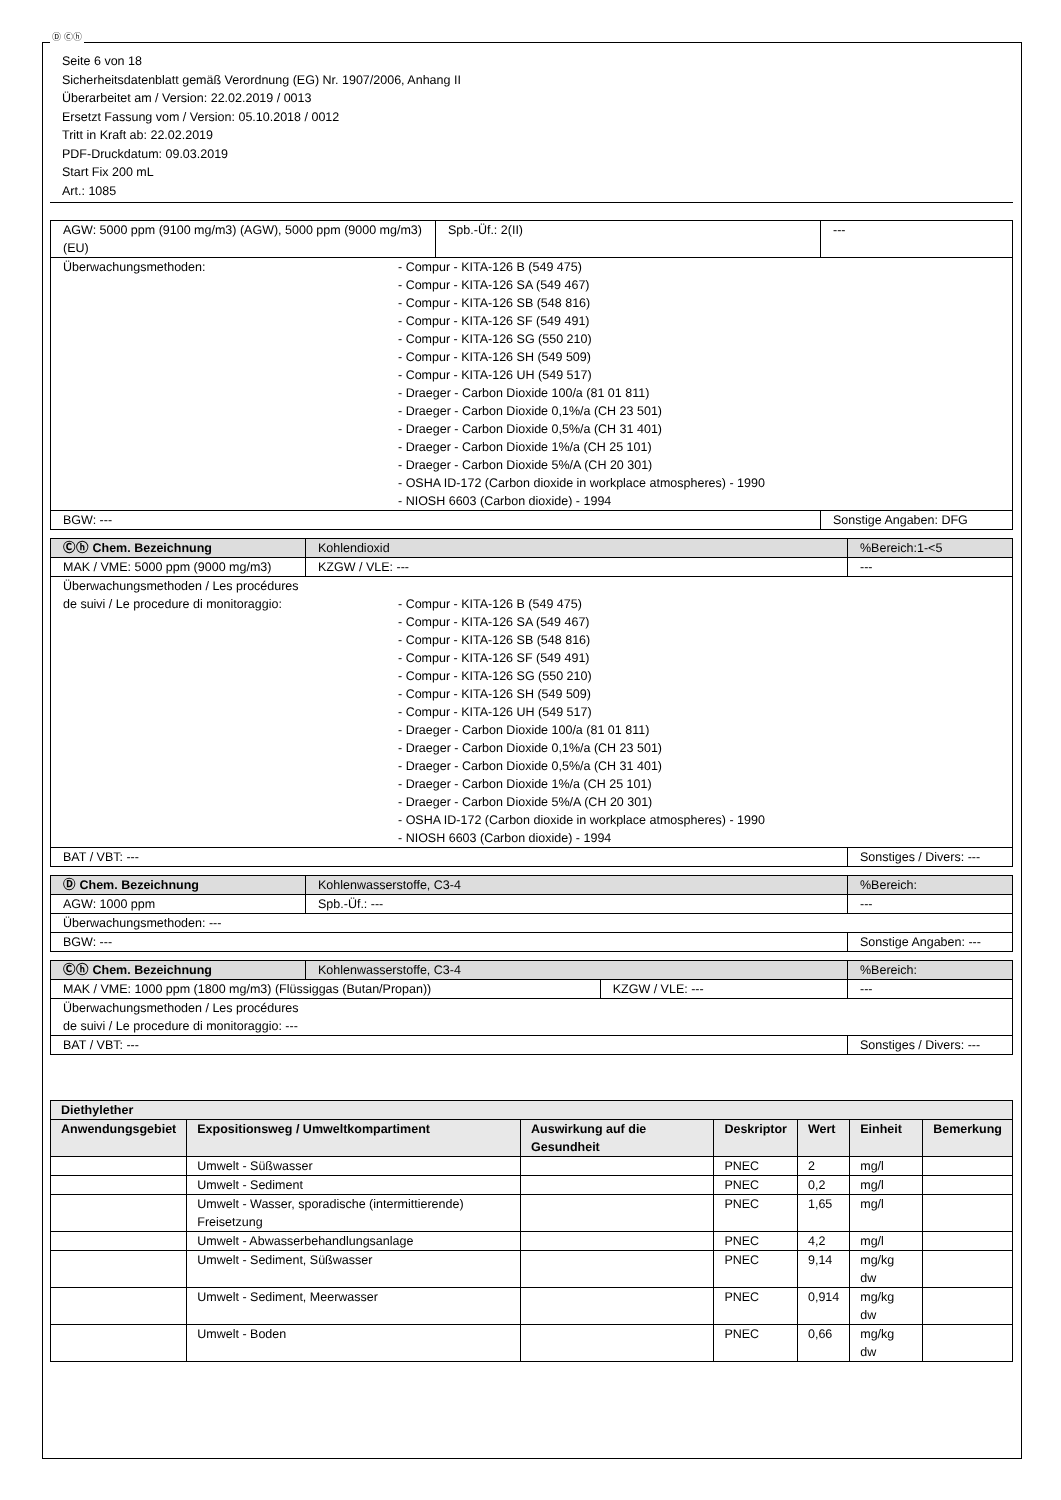Ⓓ Ⓒⓗ
Seite 6 von 18
Sicherheitsdatenblatt gemäß Verordnung (EG) Nr. 1907/2006, Anhang II
Überarbeitet am / Version: 22.02.2019 / 0013
Ersetzt Fassung vom / Version: 05.10.2018 / 0012
Tritt in Kraft ab: 22.02.2019
PDF-Druckdatum: 09.03.2019
Start Fix 200 mL
Art.: 1085
| AGW: 5000 ppm (9100 mg/m3) (AGW), 5000 ppm (9000 mg/m3) (EU) | Spb.-Üf.: 2(II) | --- |
| Überwachungsmethoden: - Compur - KITA-126 B (549 475) - Compur - KITA-126 SA (549 467) - Compur - KITA-126 SB (548 816) - Compur - KITA-126 SF (549 491) - Compur - KITA-126 SG (550 210) - Compur - KITA-126 SH (549 509) - Compur - KITA-126 UH (549 517) - Draeger - Carbon Dioxide 100/a (81 01 811) - Draeger - Carbon Dioxide 0,1%/a (CH 23 501) - Draeger - Carbon Dioxide 0,5%/a (CH 31 401) - Draeger - Carbon Dioxide 1%/a (CH 25 101) - Draeger - Carbon Dioxide 5%/A (CH 20 301) - OSHA ID-172 (Carbon dioxide in workplace atmospheres) - 1990 - NIOSH 6603 (Carbon dioxide) - 1994 | | |
| BGW: --- | | Sonstige Angaben: DFG |
| Ⓒⓗ Chem. Bezeichnung | Kohlendioxid | | %Bereich:1-<5 |
| MAK / VME: 5000 ppm (9000 mg/m3) | | KZGW / VLE: --- | --- |
| Überwachungsmethoden / Les procédures de suivi / Le procedure di monitoraggio: - Compur - KITA-126 B (549 475) - Compur - KITA-126 SA (549 467) - Compur - KITA-126 SB (548 816) - Compur - KITA-126 SF (549 491) - Compur - KITA-126 SG (550 210) - Compur - KITA-126 SH (549 509) - Compur - KITA-126 UH (549 517) - Draeger - Carbon Dioxide 100/a (81 01 811) - Draeger - Carbon Dioxide 0,1%/a (CH 23 501) - Draeger - Carbon Dioxide 0,5%/a (CH 31 401) - Draeger - Carbon Dioxide 1%/a (CH 25 101) - Draeger - Carbon Dioxide 5%/A (CH 20 301) - OSHA ID-172 (Carbon dioxide in workplace atmospheres) - 1990 - NIOSH 6603 (Carbon dioxide) - 1994 | | | |
| BAT / VBT: --- | | | Sonstiges / Divers: --- |
| Ⓓ Chem. Bezeichnung | Kohlenwasserstoffe, C3-4 | | %Bereich: |
| AGW: 1000 ppm | | Spb.-Üf.: --- | --- |
| Überwachungsmethoden: --- | | | |
| BGW: --- | | | Sonstige Angaben: --- |
| Ⓒⓗ Chem. Bezeichnung | Kohlenwasserstoffe, C3-4 | | %Bereich: |
| MAK / VME: 1000 ppm (1800 mg/m3) (Flüssiggas (Butan/Propan)) | | KZGW / VLE: --- | --- |
| Überwachungsmethoden / Les procédures de suivi / Le procedure di monitoraggio: --- | | | |
| BAT / VBT: --- | | | Sonstiges / Divers: --- |
| Diethylether | | | | | | |
| --- | --- | --- | --- | --- | --- | --- |
| Anwendungsgebiet | Expositionsweg / Umweltkompartiment | Auswirkung auf die Gesundheit | Deskriptor | Wert | Einheit | Bemerkung |
| | Umwelt - Süßwasser | | PNEC | 2 | mg/l | |
| | Umwelt - Sediment | | PNEC | 0,2 | mg/l | |
| | Umwelt - Wasser, sporadische (intermittierende) Freisetzung | | PNEC | 1,65 | mg/l | |
| | Umwelt - Abwasserbehandlungsanlage | | PNEC | 4,2 | mg/l | |
| | Umwelt - Sediment, Süßwasser | | PNEC | 9,14 | mg/kg dw | |
| | Umwelt - Sediment, Meerwasser | | PNEC | 0,914 | mg/kg dw | |
| | Umwelt - Boden | | PNEC | 0,66 | mg/kg dw | |